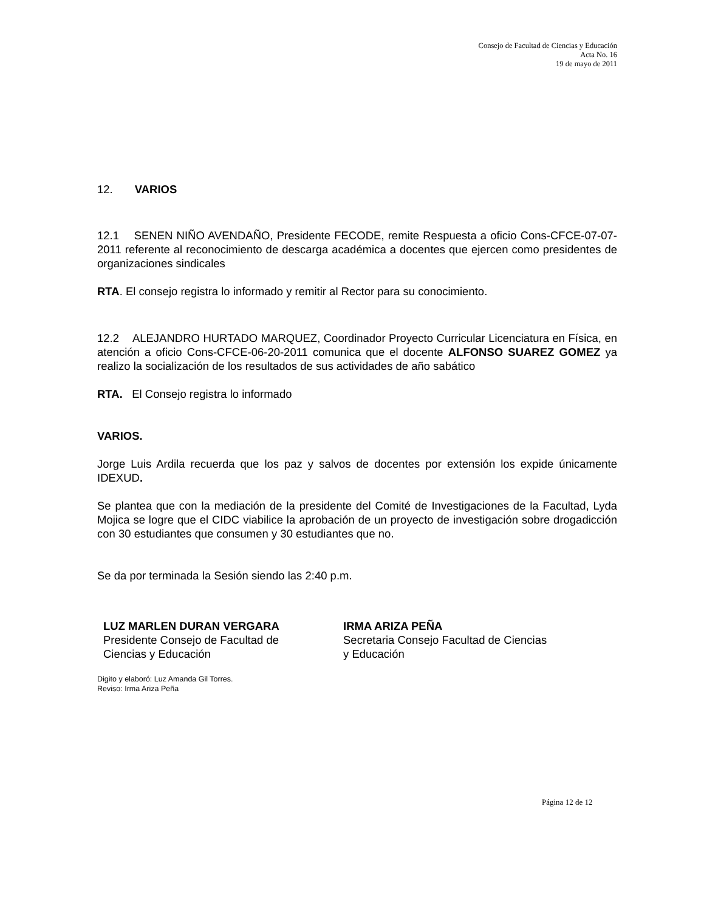Consejo de Facultad de Ciencias y Educación
Acta No. 16
19 de mayo de 2011
12. VARIOS
12.1 SENEN NIÑO AVENDAÑO, Presidente FECODE, remite Respuesta a oficio Cons-CFCE-07-07-2011 referente al reconocimiento de descarga académica a docentes que ejercen como presidentes de organizaciones sindicales
RTA. El consejo registra lo informado y remitir al Rector para su conocimiento.
12.2 ALEJANDRO HURTADO MARQUEZ, Coordinador Proyecto Curricular Licenciatura en Física, en atención a oficio Cons-CFCE-06-20-2011 comunica que el docente ALFONSO SUAREZ GOMEZ ya realizo la socialización de los resultados de sus actividades de año sabático
RTA. El Consejo registra lo informado
VARIOS.
Jorge Luis Ardila recuerda que los paz y salvos de docentes por extensión los expide únicamente IDEXUD.
Se plantea que con la mediación de la presidente del Comité de Investigaciones de la Facultad, Lyda Mojica se logre que el CIDC viabilice la aprobación de un proyecto de investigación sobre drogadicción con 30 estudiantes que consumen y 30 estudiantes que no.
Se da por terminada la Sesión siendo las 2:40 p.m.
LUZ MARLEN DURAN VERGARA
Presidente Consejo de Facultad de
Ciencias y Educación
IRMA ARIZA PEÑA
Secretaria Consejo Facultad de Ciencias
y Educación
Digito y elaboró: Luz Amanda Gil Torres.
Reviso: Irma Ariza Peña
Página 12 de 12